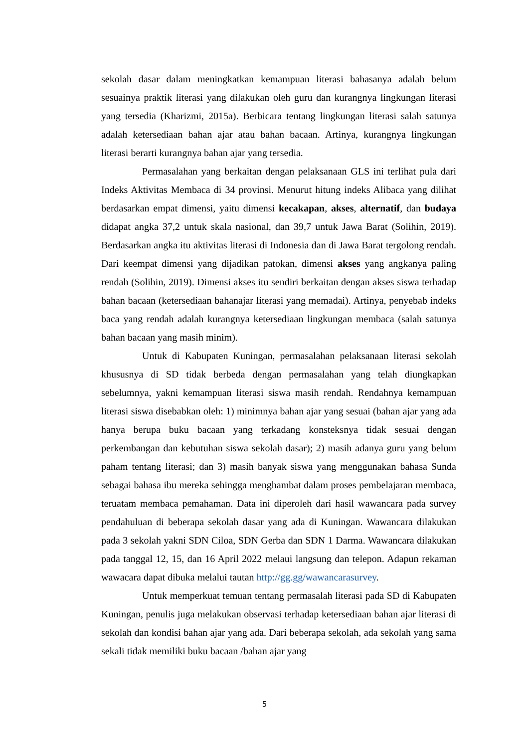sekolah dasar dalam meningkatkan kemampuan literasi bahasanya adalah belum sesuainya praktik literasi yang dilakukan oleh guru dan kurangnya lingkungan literasi yang tersedia (Kharizmi, 2015a). Berbicara tentang lingkungan literasi salah satunya adalah ketersediaan bahan ajar atau bahan bacaan. Artinya, kurangnya lingkungan literasi berarti kurangnya bahan ajar yang tersedia.
Permasalahan yang berkaitan dengan pelaksanaan GLS ini terlihat pula dari Indeks Aktivitas Membaca di 34 provinsi. Menurut hitung indeks Alibaca yang dilihat berdasarkan empat dimensi, yaitu dimensi kecakapan, akses, alternatif, dan budaya didapat angka 37,2 untuk skala nasional, dan 39,7 untuk Jawa Barat (Solihin, 2019). Berdasarkan angka itu aktivitas literasi di Indonesia dan di Jawa Barat tergolong rendah. Dari keempat dimensi yang dijadikan patokan, dimensi akses yang angkanya paling rendah (Solihin, 2019). Dimensi akses itu sendiri berkaitan dengan akses siswa terhadap bahan bacaan (ketersediaan bahanajar literasi yang memadai). Artinya, penyebab indeks baca yang rendah adalah kurangnya ketersediaan lingkungan membaca (salah satunya bahan bacaan yang masih minim).
Untuk di Kabupaten Kuningan, permasalahan pelaksanaan literasi sekolah khususnya di SD tidak berbeda dengan permasalahan yang telah diungkapkan sebelumnya, yakni kemampuan literasi siswa masih rendah. Rendahnya kemampuan literasi siswa disebabkan oleh: 1) minimnya bahan ajar yang sesuai (bahan ajar yang ada hanya berupa buku bacaan yang terkadang konsteksnya tidak sesuai dengan perkembangan dan kebutuhan siswa sekolah dasar); 2) masih adanya guru yang belum paham tentang literasi; dan 3) masih banyak siswa yang menggunakan bahasa Sunda sebagai bahasa ibu mereka sehingga menghambat dalam proses pembelajaran membaca, teruatam membaca pemahaman. Data ini diperoleh dari hasil wawancara pada survey pendahuluan di beberapa sekolah dasar yang ada di Kuningan. Wawancara dilakukan pada 3 sekolah yakni SDN Ciloa, SDN Gerba dan SDN 1 Darma. Wawancara dilakukan pada tanggal 12, 15, dan 16 April 2022 melaui langsung dan telepon. Adapun rekaman wawacara dapat dibuka melalui tautan http://gg.gg/wawancarasurvey.
Untuk memperkuat temuan tentang permasalah literasi pada SD di Kabupaten Kuningan, penulis juga melakukan observasi terhadap ketersediaan bahan ajar literasi di sekolah dan kondisi bahan ajar yang ada. Dari beberapa sekolah, ada sekolah yang sama sekali tidak memiliki buku bacaan /bahan ajar yang
5